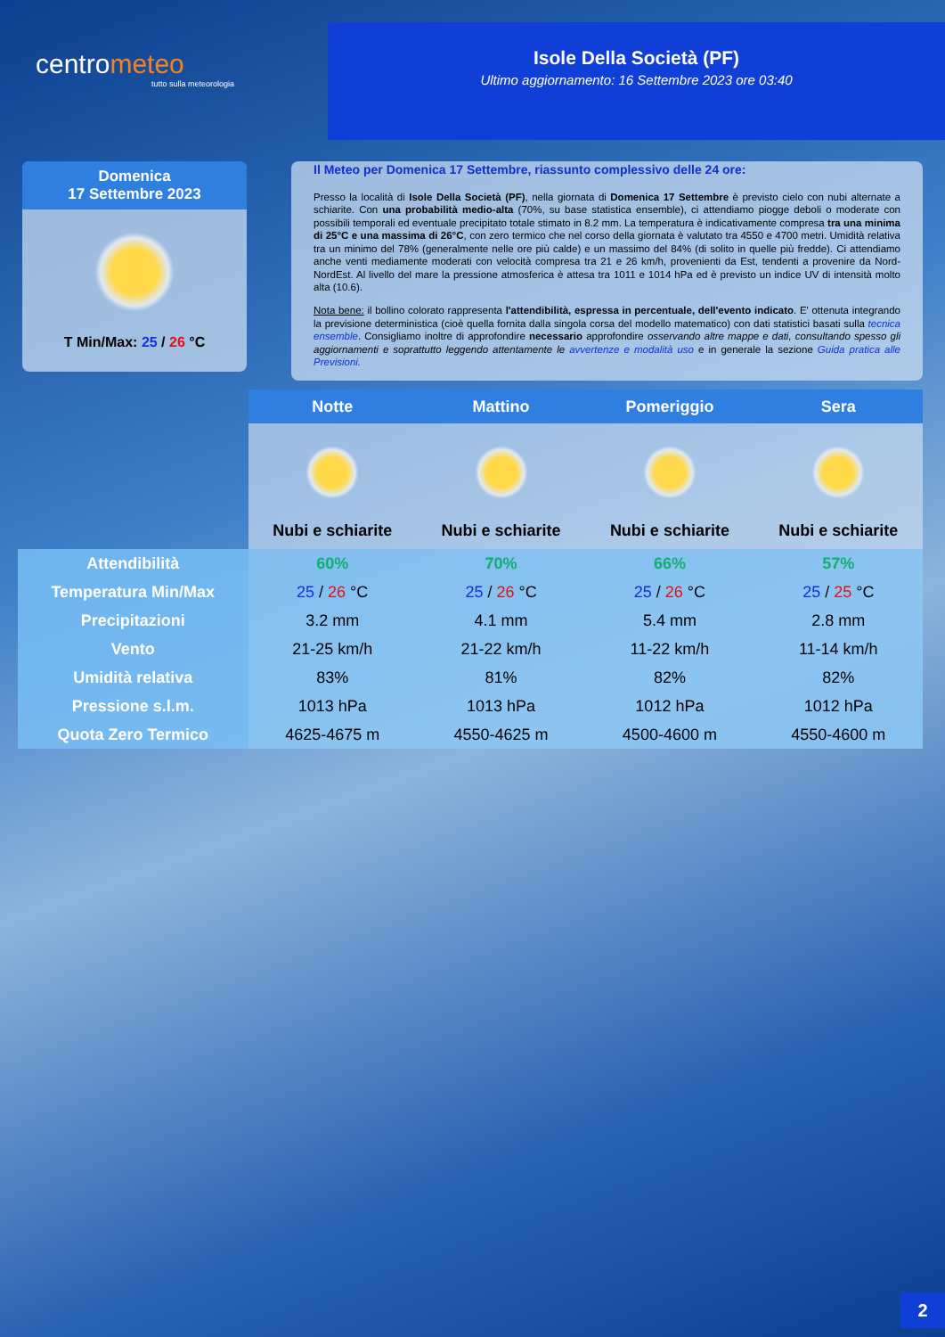centrometeo
tutto sulla meteorologia
Isole Della Società (PF)
Ultimo aggiornamento: 16 Settembre 2023 ore 03:40
Domenica
17 Settembre 2023
T Min/Max: 25 / 26 °C
Il Meteo per Domenica 17 Settembre, riassunto complessivo delle 24 ore:
Presso la località di Isole Della Società (PF), nella giornata di Domenica 17 Settembre è previsto cielo con nubi alternate a schiarite. Con una probabilità medio-alta (70%, su base statistica ensemble), ci attendiamo piogge deboli o moderate con possibili temporali ed eventuale precipitato totale stimato in 8.2 mm. La temperatura è indicativamente compresa tra una minima di 25°C e una massima di 26°C, con zero termico che nel corso della giornata è valutato tra 4550 e 4700 metri. Umidità relativa tra un minimo del 78% (generalmente nelle ore più calde) e un massimo del 84% (di solito in quelle più fredde). Ci attendiamo anche venti mediamente moderati con velocità compresa tra 21 e 26 km/h, provenienti da Est, tendenti a provenire da Nord-NordEst. Al livello del mare la pressione atmosferica è attesa tra 1011 e 1014 hPa ed è previsto un indice UV di intensità molto alta (10.6).
Nota bene: il bollino colorato rappresenta l'attendibilità, espressa in percentuale, dell'evento indicato. E' ottenuta integrando la previsione deterministica (cioè quella fornita dalla singola corsa del modello matematico) con dati statistici basati sulla tecnica ensemble. Consigliamo inoltre di approfondire necessario approfondire osservando altre mappe e dati, consultando spesso gli aggiornamenti e soprattutto leggendo attentamente le avvertenze e modalità uso e in generale la sezione Guida pratica alle Previsioni.
| | Notte | Mattino | Pomeriggio | Sera |
| | Nubi e schiarite | Nubi e schiarite | Nubi e schiarite | Nubi e schiarite |
| Attendibilità | 60% | 70% | 66% | 57% |
| Temperatura Min/Max | 25 / 26 °C | 25 / 26 °C | 25 / 26 °C | 25 / 25 °C |
| Precipitazioni | 3.2 mm | 4.1 mm | 5.4 mm | 2.8 mm |
| Vento | 21-25 km/h | 21-22 km/h | 11-22 km/h | 11-14 km/h |
| Umidità relativa | 83% | 81% | 82% | 82% |
| Pressione s.l.m. | 1013 hPa | 1013 hPa | 1012 hPa | 1012 hPa |
| Quota Zero Termico | 4625-4675 m | 4550-4625 m | 4500-4600 m | 4550-4600 m |
2